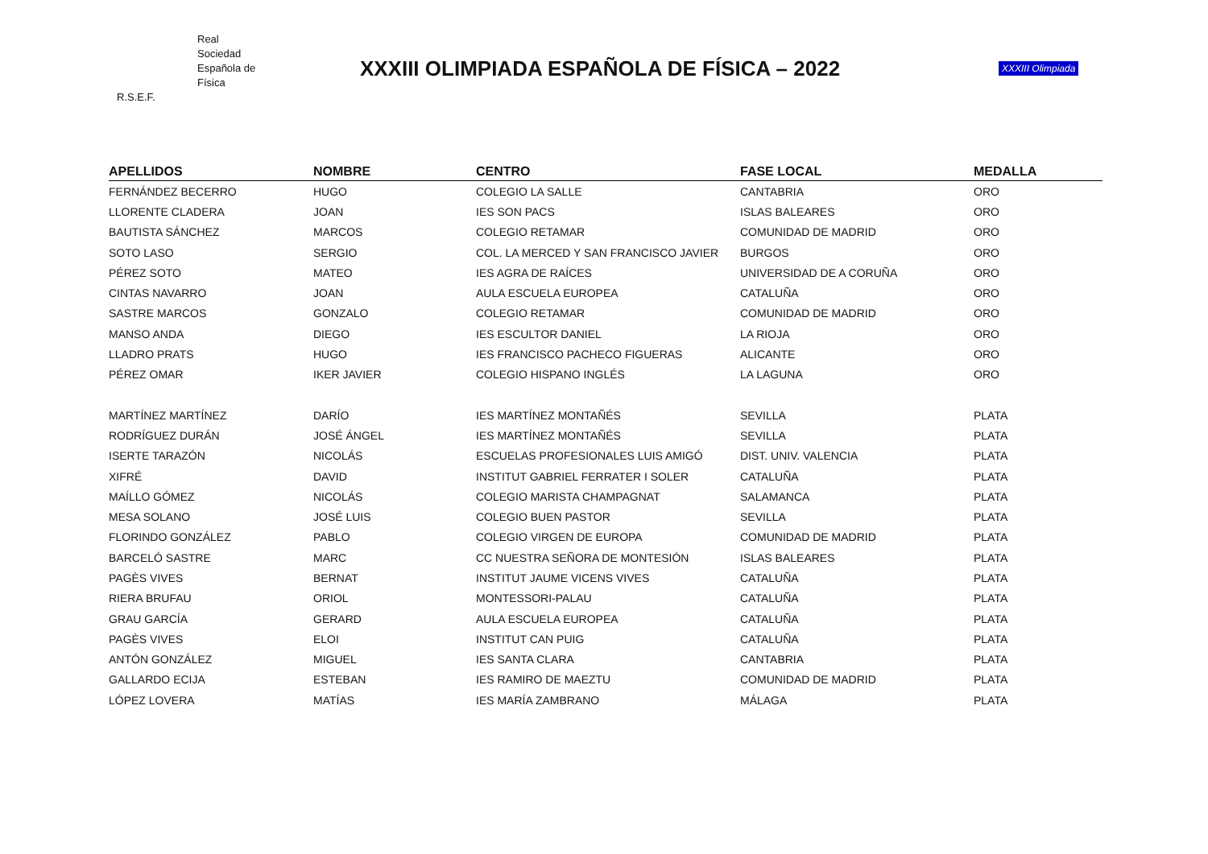Real
Sociedad
Española de
Física
R.S.E.F.
XXXIII OLIMPIADA ESPAÑOLA DE FÍSICA – 2022
XXXIII Olimpiada
| APELLIDOS | NOMBRE | CENTRO | FASE LOCAL | MEDALLA |
| --- | --- | --- | --- | --- |
| FERNÁNDEZ BECERRO | HUGO | COLEGIO LA SALLE | CANTABRIA | ORO |
| LLORENTE CLADERA | JOAN | IES SON PACS | ISLAS BALEARES | ORO |
| BAUTISTA SÁNCHEZ | MARCOS | COLEGIO RETAMAR | COMUNIDAD DE MADRID | ORO |
| SOTO LASO | SERGIO | COL. LA MERCED Y SAN FRANCISCO JAVIER | BURGOS | ORO |
| PÉREZ SOTO | MATEO | IES AGRA DE RAÍCES | UNIVERSIDAD DE A CORUÑA | ORO |
| CINTAS NAVARRO | JOAN | AULA ESCUELA EUROPEA | CATALUÑA | ORO |
| SASTRE MARCOS | GONZALO | COLEGIO RETAMAR | COMUNIDAD DE MADRID | ORO |
| MANSO ANDA | DIEGO | IES ESCULTOR DANIEL | LA RIOJA | ORO |
| LLADRO PRATS | HUGO | IES FRANCISCO PACHECO FIGUERAS | ALICANTE | ORO |
| PÉREZ OMAR | IKER JAVIER | COLEGIO HISPANO INGLÉS | LA LAGUNA | ORO |
| MARTÍNEZ MARTÍNEZ | DARÍO | IES MARTÍNEZ MONTAÑÉS | SEVILLA | PLATA |
| RODRÍGUEZ DURÁN | JOSÉ ÁNGEL | IES MARTÍNEZ MONTAÑÉS | SEVILLA | PLATA |
| ISERTE TARAZÓN | NICOLÁS | ESCUELAS PROFESIONALES LUIS AMIGÓ | DIST. UNIV. VALENCIA | PLATA |
| XIFRÉ | DAVID | INSTITUT GABRIEL FERRATER I SOLER | CATALUÑA | PLATA |
| MAÍLLO GÓMEZ | NICOLÁS | COLEGIO MARISTA CHAMPAGNAT | SALAMANCA | PLATA |
| MESA SOLANO | JOSÉ LUIS | COLEGIO BUEN PASTOR | SEVILLA | PLATA |
| FLORINDO GONZÁLEZ | PABLO | COLEGIO VIRGEN DE EUROPA | COMUNIDAD DE MADRID | PLATA |
| BARCELÓ SASTRE | MARC | CC NUESTRA SEÑORA DE MONTESIÓN | ISLAS BALEARES | PLATA |
| PAGÈS VIVES | BERNAT | INSTITUT JAUME VICENS VIVES | CATALUÑA | PLATA |
| RIERA BRUFAU | ORIOL | MONTESSORI-PALAU | CATALUÑA | PLATA |
| GRAU GARCÍA | GERARD | AULA ESCUELA EUROPEA | CATALUÑA | PLATA |
| PAGÈS VIVES | ELOI | INSTITUT CAN PUIG | CATALUÑA | PLATA |
| ANTÓN GONZÁLEZ | MIGUEL | IES SANTA CLARA | CANTABRIA | PLATA |
| GALLARDO ECIJA | ESTEBAN | IES RAMIRO DE MAEZTU | COMUNIDAD DE MADRID | PLATA |
| LÓPEZ LOVERA | MATÍAS | IES MARÍA ZAMBRANO | MÁLAGA | PLATA |